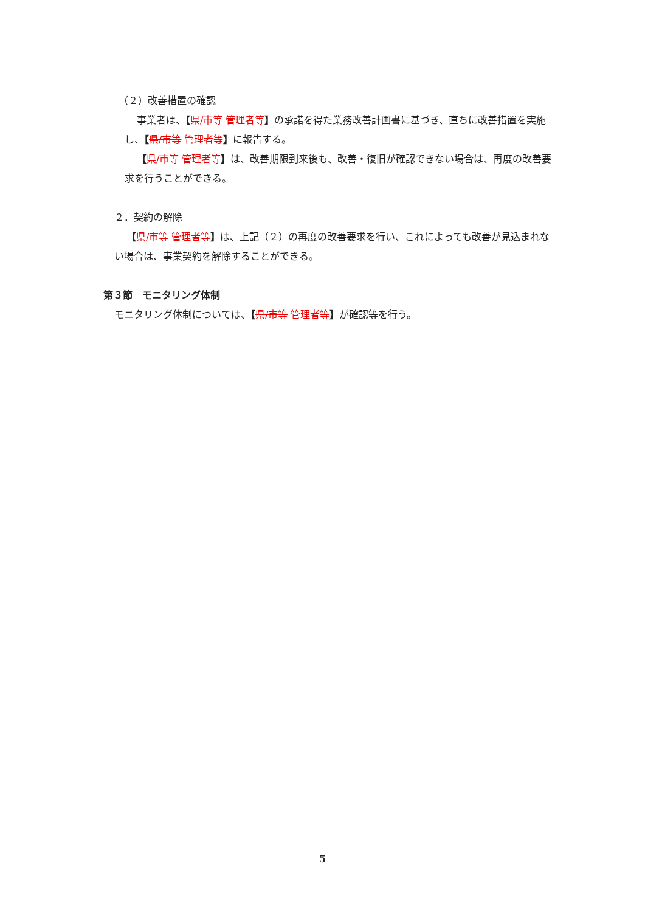（２）改善措置の確認
事業者は、【県/市等 管理者等】の承諾を得た業務改善計画書に基づき、直ちに改善措置を実施し、【県/市等 管理者等】に報告する。
【県/市等 管理者等】は、改善期限到来後も、改善・復旧が確認できない場合は、再度の改善要求を行うことができる。
２．契約の解除
【県/市等 管理者等】は、上記（２）の再度の改善要求を行い、これによっても改善が見込まれない場合は、事業契約を解除することができる。
第３節　モニタリング体制
モニタリング体制については、【県/市等 管理者等】が確認等を行う。
5